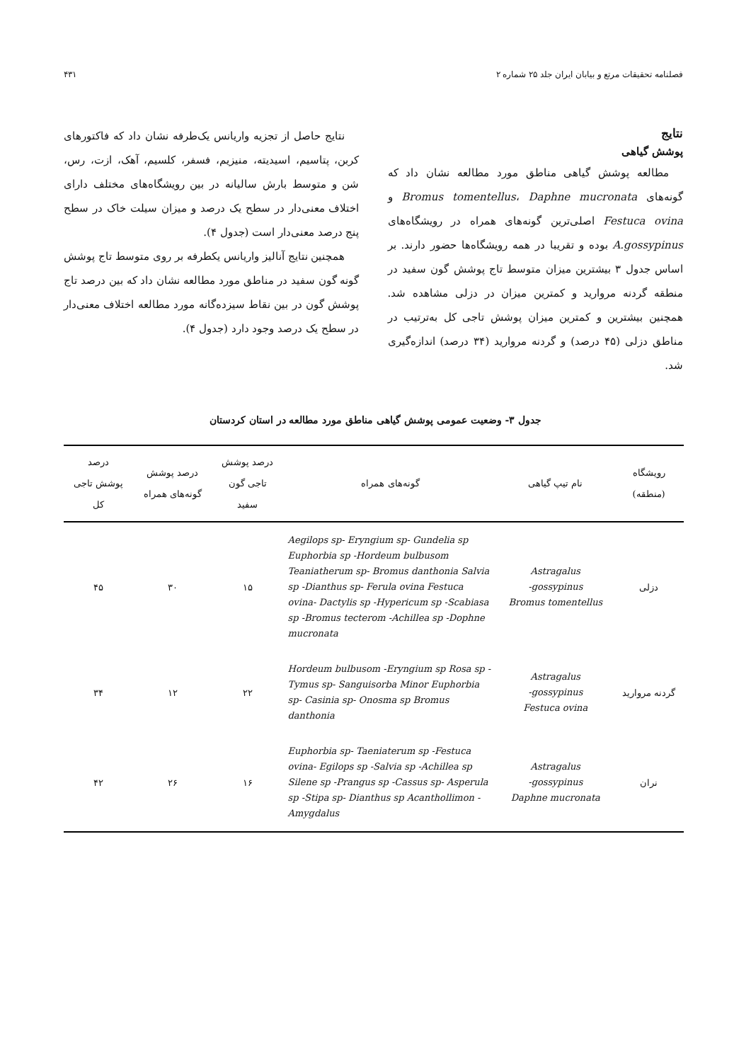فصلنامه تحقیقات مرتع و بیابان ایران جلد ۲۵ شماره ۲ ۴۳۱
نتایج
پوشش گیاهی
مطالعه پوشش گیاهی مناطق مورد مطالعه نشان داد که گونه‌های Bromus tomentellus، Daphne mucronata و Festuca ovina اصلی‌ترین گونه‌های همراه در رویشگاه‌های A.gossypinus بوده و تقریبا در همه رویشگاه‌ها حضور دارند. بر اساس جدول ۳ بیشترین میزان متوسط تاج پوشش گون سفید در منطقه گردنه مروارید و کمترین میزان در دزلی مشاهده شد. همچنین بیشترین و کمترین میزان پوشش تاجی کل به‌ترتیب در مناطق دزلی (۴۵ درصد) و گردنه مروارید (۳۴ درصد) اندازه‌گیری شد.
نتایج حاصل از تجزیه واریانس یک‌طرفه نشان داد که فاکتورهای کربن، پتاسیم، اسیدیته، منیزیم، فسفر، کلسیم، آهک، ازت، رس، شن و متوسط بارش سالیانه در بین رویشگاه‌های مختلف دارای اختلاف معنی‌دار در سطح یک درصد و میزان سیلت خاک در سطح پنج درصد معنی‌دار است (جدول ۴).
همچنین نتایج آنالیز واریانس یکطرفه بر روی متوسط تاج پوشش گونه گون سفید در مناطق مورد مطالعه نشان داد که بین درصد تاج پوشش گون در بین نقاط سیزده‌گانه مورد مطالعه اختلاف معنی‌دار در سطح یک درصد وجود دارد (جدول ۴).
جدول ۳- وضعیت عمومی پوشش گیاهی مناطق مورد مطالعه در استان کردستان
| رویشگاه (منطقه) | نام تیپ گیاهی | گونه‌های همراه | درصد پوشش تاجی گون سفید | درصد پوشش گونه‌های همراه | درصد پوشش تاجی کل |
| --- | --- | --- | --- | --- | --- |
| دزلی | Astragalus gossypinus- Bromus tomentellus | Aegilops sp- Eryngium sp- Gundelia sp Euphorbia sp -Hordeum bulbusom Teaniatherum sp- Bromus danthonia Salvia sp -Dianthus sp- Ferula ovina Festuca ovina- Dactylis sp -Hypericum sp -Scabiasa sp -Bromus tecterom -Achillea sp -Dophne mucronata | ۱۵ | ۳۰ | ۴۵ |
| گردنه مروارید | Astragalus gossypinus- Festuca ovina | Hordeum bulbusom -Eryngium sp Rosa sp -Tymus sp- Sanguisorba Minor Euphorbia sp- Casinia sp- Onosma sp Bromus danthonia | ۲۲ | ۱۲ | ۳۴ |
| نران | Astragalus gossypinus- Daphne mucronata | Euphorbia sp- Taeniaterum sp -Festuca ovina- Egilops sp -Salvia sp -Achillea sp Silene sp -Prangus sp -Cassus sp- Asperula sp -Stipa sp- Dianthus sp Acanthollimon -Amygdalus | ۱۶ | ۲۶ | ۴۲ |